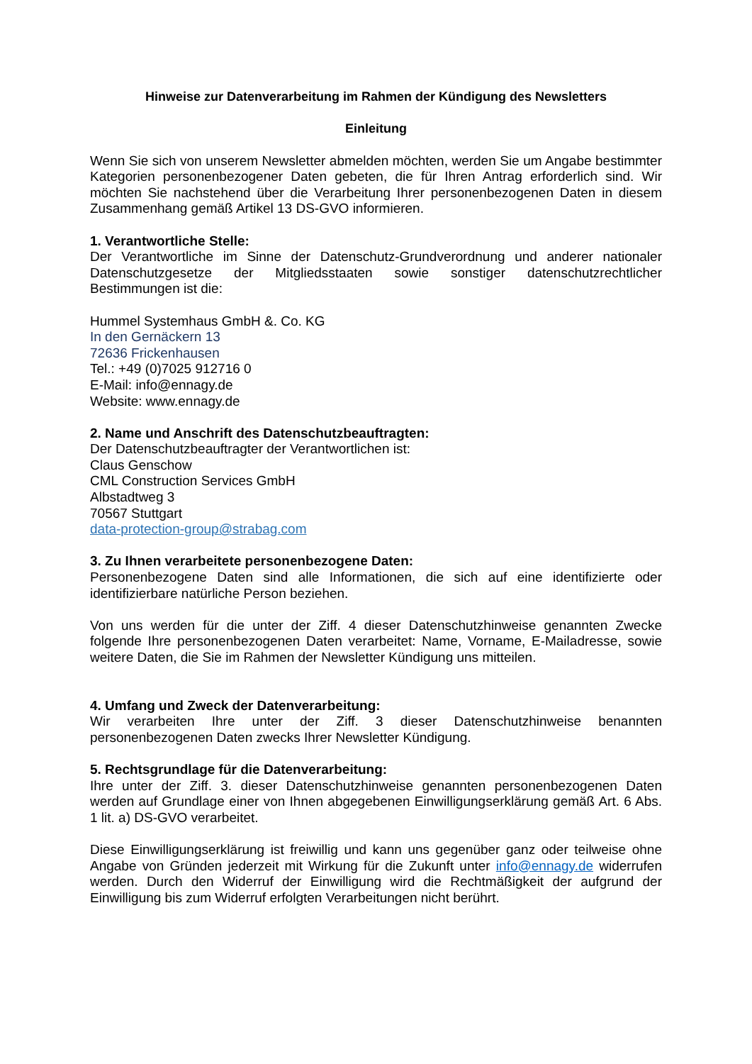Hinweise zur Datenverarbeitung im Rahmen der Kündigung des Newsletters
Einleitung
Wenn Sie sich von unserem Newsletter abmelden möchten, werden Sie um Angabe bestimmter Kategorien personenbezogener Daten gebeten, die für Ihren Antrag erforderlich sind. Wir möchten Sie nachstehend über die Verarbeitung Ihrer personenbezogenen Daten in diesem Zusammenhang gemäß Artikel 13 DS-GVO informieren.
1. Verantwortliche Stelle:
Der Verantwortliche im Sinne der Datenschutz-Grundverordnung und anderer nationaler Datenschutzgesetze der Mitgliedsstaaten sowie sonstiger datenschutzrechtlicher Bestimmungen ist die:
Hummel Systemhaus GmbH &. Co. KG
In den Gernäckern 13
72636 Frickenhausen
Tel.: +49 (0)7025 912716 0
E-Mail: info@ennagy.de
Website: www.ennagy.de
2. Name und Anschrift des Datenschutzbeauftragten:
Der Datenschutzbeauftragter der Verantwortlichen ist:
Claus Genschow
CML Construction Services GmbH
Albstadtweg 3
70567 Stuttgart
data-protection-group@strabag.com
3. Zu Ihnen verarbeitete personenbezogene Daten:
Personenbezogene Daten sind alle Informationen, die sich auf eine identifizierte oder identifizierbare natürliche Person beziehen.
Von uns werden für die unter der Ziff. 4 dieser Datenschutzhinweise genannten Zwecke folgende Ihre personenbezogenen Daten verarbeitet: Name, Vorname, E-Mailadresse, sowie weitere Daten, die Sie im Rahmen der Newsletter Kündigung uns mitteilen.
4. Umfang und Zweck der Datenverarbeitung:
Wir verarbeiten Ihre unter der Ziff. 3 dieser Datenschutzhinweise benannten personenbezogenen Daten zwecks Ihrer Newsletter Kündigung.
5. Rechtsgrundlage für die Datenverarbeitung:
Ihre unter der Ziff. 3. dieser Datenschutzhinweise genannten personenbezogenen Daten werden auf Grundlage einer von Ihnen abgegebenen Einwilligungserklärung gemäß Art. 6 Abs. 1 lit. a) DS-GVO verarbeitet.
Diese Einwilligungserklärung ist freiwillig und kann uns gegenüber ganz oder teilweise ohne Angabe von Gründen jederzeit mit Wirkung für die Zukunft unter info@ennagy.de widerrufen werden. Durch den Widerruf der Einwilligung wird die Rechtmäßigkeit der aufgrund der Einwilligung bis zum Widerruf erfolgten Verarbeitungen nicht berührt.